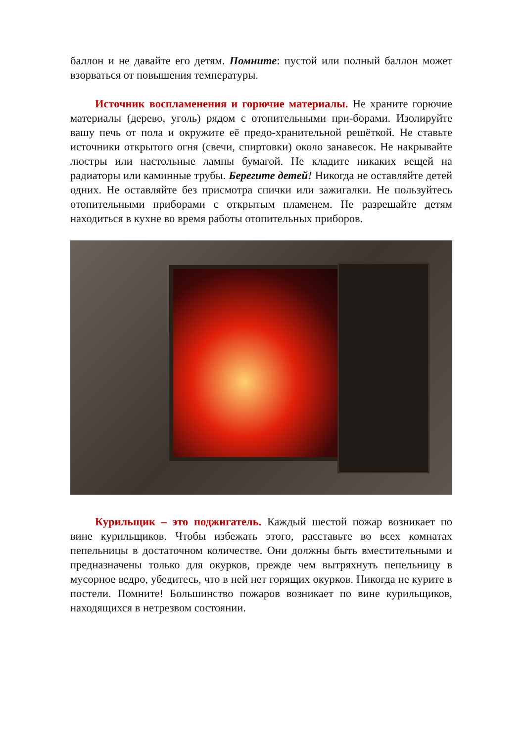баллон и не давайте его детям. Помните: пустой или полный баллон может взорваться от повышения температуры.
Источник воспламенения и горючие материалы. Не храните горючие материалы (дерево, уголь) рядом с отопительными при-борами. Изолируйте вашу печь от пола и окружите её предо-хранительной решёткой. Не ставьте источники открытого огня (свечи, спиртовки) около занавесок. Не накрывайте люстры или настольные лампы бумагой. Не кладите никаких вещей на радиаторы или каминные трубы. Берегите детей! Никогда не оставляйте детей одних. Не оставляйте без присмотра спички или зажигалки. Не пользуйтесь отопительными приборами с открытым пламенем. Не разрешайте детям находиться в кухне во время работы отопительных приборов.
Курильщик – это поджигатель. Каждый шестой пожар возникает по вине курильщиков. Чтобы избежать этого, расставьте во всех комнатах пепельницы в достаточном количестве. Они должны быть вместительными и предназначены только для окурков, прежде чем вытряхнуть пепельницу в мусорное ведро, убедитесь, что в ней нет горящих окурков. Никогда не курите в постели. Помните! Большинство пожаров возникает по вине курильщиков, находящихся в нетрезвом состоянии.